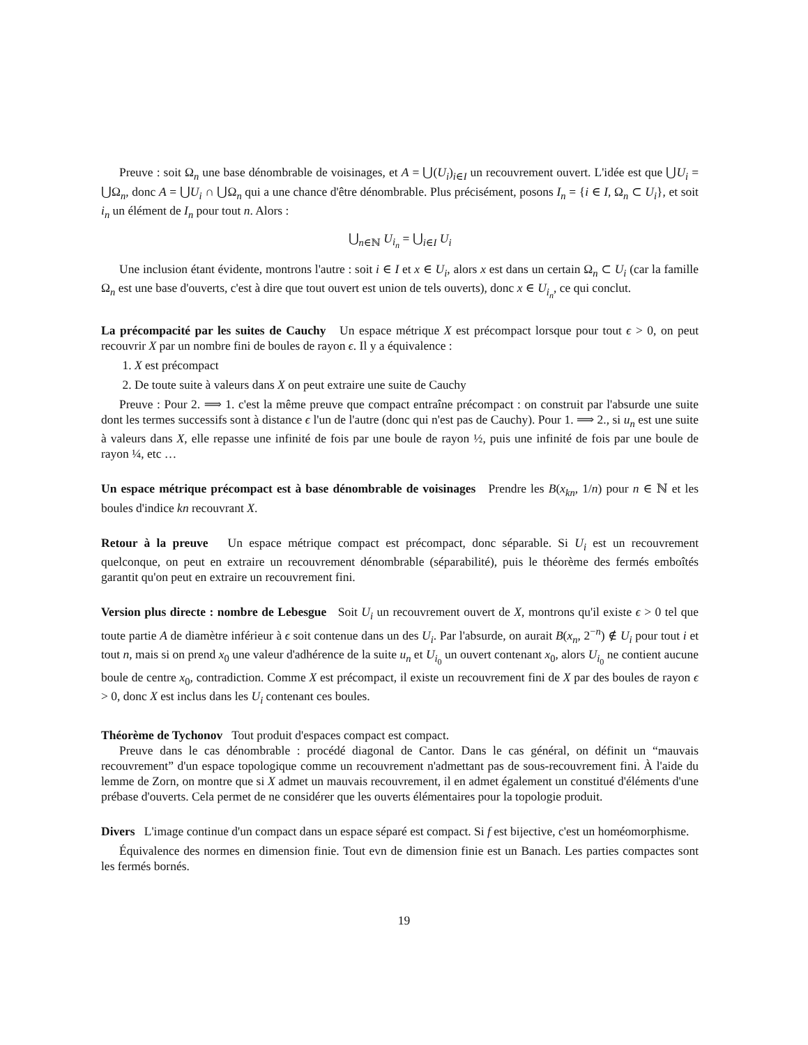Preuve : soit Ω<sub>n</sub> une base dénombrable de voisinages, et A = ⋃(U<sub>i</sub>)<sub>i∈I</sub> un recouvrement ouvert. L'idée est que ⋃U<sub>i</sub> = ⋃Ω<sub>n</sub>, donc A = ⋃U<sub>i</sub> ∩ ⋃Ω<sub>n</sub> qui a une chance d'être dénombrable. Plus précisément, posons I<sub>n</sub> = {i ∈ I, Ω<sub>n</sub> ⊂ U<sub>i</sub>}, et soit i<sub>n</sub> un élément de I<sub>n</sub> pour tout n. Alors :
⋃<sub>n∈ℕ</sub> U<sub>i<sub>n</sub></sub> = ⋃<sub>i∈I</sub> U<sub>i</sub>
Une inclusion étant évidente, montrons l'autre : soit i ∈ I et x ∈ U<sub>i</sub>, alors x est dans un certain Ω<sub>n</sub> ⊂ U<sub>i</sub> (car la famille Ω<sub>n</sub> est une base d'ouverts, c'est à dire que tout ouvert est union de tels ouverts), donc x ∈ U<sub>i<sub>n</sub></sub>, ce qui conclut.
La précompacité par les suites de Cauchy Un espace métrique X est précompact lorsque pour tout ϵ > 0, on peut recouvrir X par un nombre fini de boules de rayon ϵ. Il y a équivalence :
1. X est précompact
2. De toute suite à valeurs dans X on peut extraire une suite de Cauchy
Preuve : Pour 2. ⟹ 1. c'est la même preuve que compact entraîne précompact : on construit par l'absurde une suite dont les termes successifs sont à distance ϵ l'un de l'autre (donc qui n'est pas de Cauchy). Pour 1. ⟹ 2., si u<sub>n</sub> est une suite à valeurs dans X, elle repasse une infinité de fois par une boule de rayon ½, puis une infinité de fois par une boule de rayon ¼, etc …
Un espace métrique précompact est à base dénombrable de voisinages Prendre les B(x<sub>kn</sub>, 1/n) pour n ∈ ℕ et les boules d'indice kn recouvrant X.
Retour à la preuve Un espace métrique compact est précompact, donc séparable. Si U<sub>i</sub> est un recouvrement quelconque, on peut en extraire un recouvrement dénombrable (séparabilité), puis le théorème des fermés emboîtés garantit qu'on peut en extraire un recouvrement fini.
Version plus directe : nombre de Lebesgue Soit U<sub>i</sub> un recouvrement ouvert de X, montrons qu'il existe ϵ > 0 tel que toute partie A de diamètre inférieur à ϵ soit contenue dans un des U<sub>i</sub>. Par l'absurde, on aurait B(x<sub>n</sub>, 2<sup>−n</sup>) ∉ U<sub>i</sub> pour tout i et tout n, mais si on prend x<sub>0</sub> une valeur d'adhérence de la suite u<sub>n</sub> et U<sub>i<sub>0</sub></sub> un ouvert contenant x<sub>0</sub>, alors U<sub>i<sub>0</sub></sub> ne contient aucune boule de centre x<sub>0</sub>, contradiction. Comme X est précompact, il existe un recouvrement fini de X par des boules de rayon ϵ > 0, donc X est inclus dans les U<sub>i</sub> contenant ces boules.
Théorème de Tychonov Tout produit d'espaces compact est compact.
Preuve dans le cas dénombrable : procédé diagonal de Cantor. Dans le cas général, on définit un “mauvais recouvrement” d'un espace topologique comme un recouvrement n'admettant pas de sous-recouvrement fini. À l'aide du lemme de Zorn, on montre que si X admet un mauvais recouvrement, il en admet également un constitué d'éléments d'une prébase d'ouverts. Cela permet de ne considérer que les ouverts élémentaires pour la topologie produit.
Divers L'image continue d'un compact dans un espace séparé est compact. Si f est bijective, c'est un homéomorphisme.
Équivalence des normes en dimension finie. Tout evn de dimension finie est un Banach. Les parties compactes sont les fermés bornés.
19